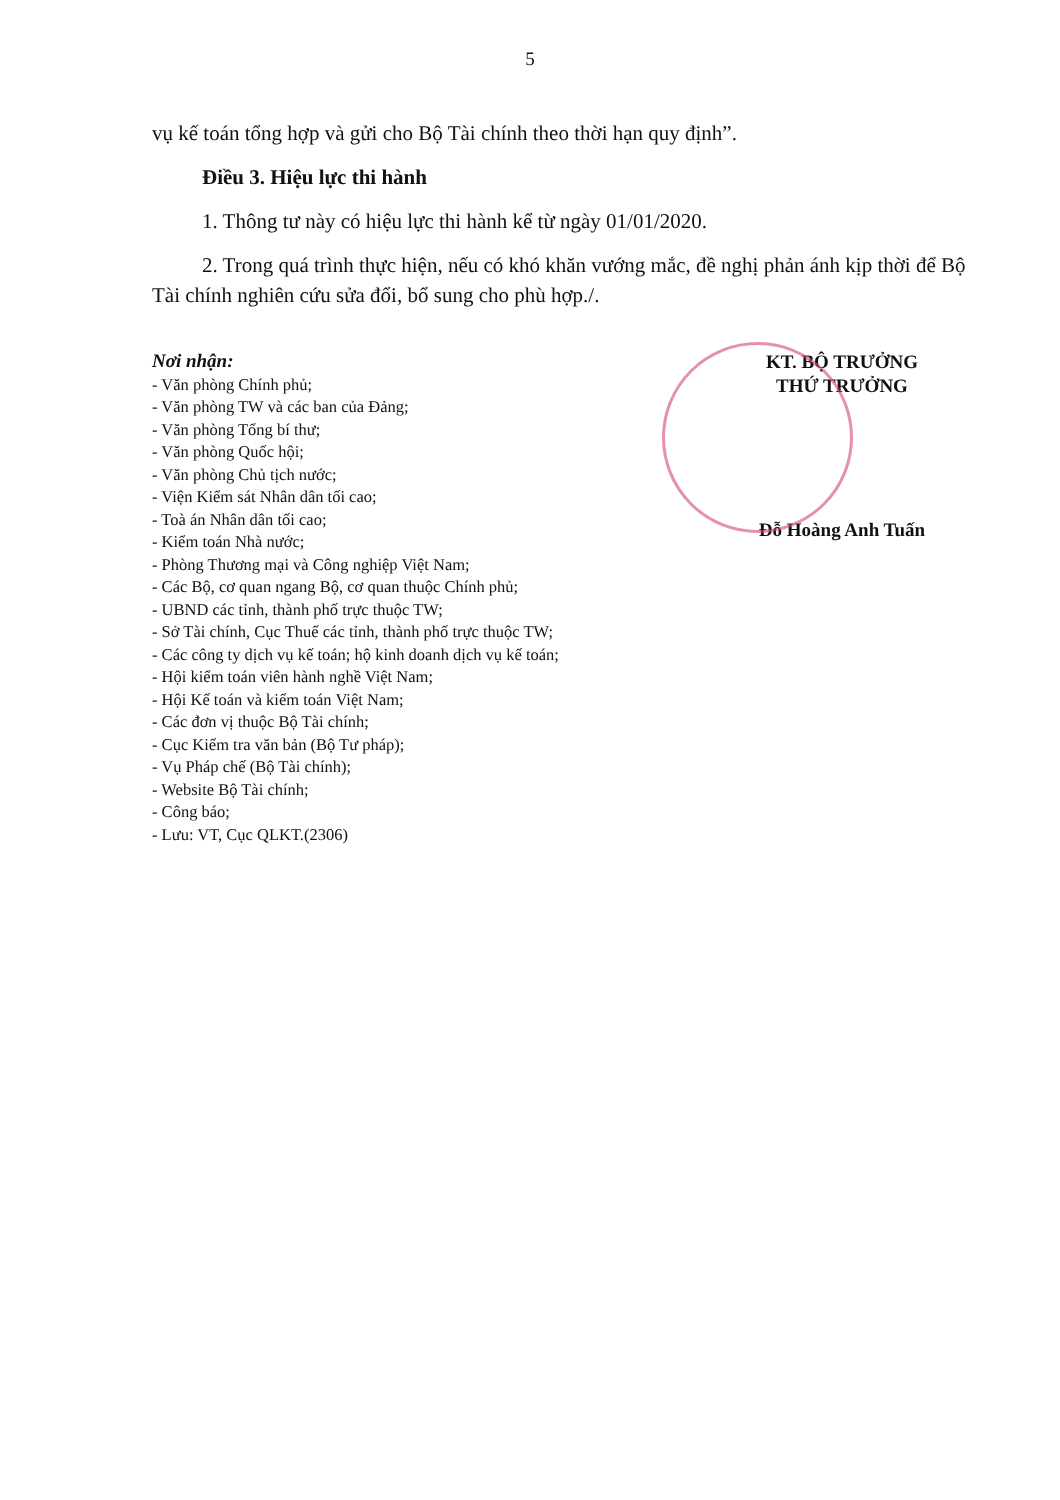5
vụ kế toán tổng hợp và gửi cho Bộ Tài chính theo thời hạn quy định”.
Điều 3. Hiệu lực thi hành
1. Thông tư này có hiệu lực thi hành kể từ ngày 01/01/2020.
2. Trong quá trình thực hiện, nếu có khó khăn vướng mắc, đề nghị phản ánh kịp thời để Bộ Tài chính nghiên cứu sửa đổi, bổ sung cho phù hợp./.
Nơi nhận:
- Văn phòng Chính phủ;
- Văn phòng TW và các ban của Đảng;
- Văn phòng Tổng bí thư;
- Văn phòng Quốc hội;
- Văn phòng Chủ tịch nước;
- Viện Kiểm sát Nhân dân tối cao;
- Toà án Nhân dân tối cao;
- Kiểm toán Nhà nước;
- Phòng Thương mại và Công nghiệp Việt Nam;
- Các Bộ, cơ quan ngang Bộ, cơ quan thuộc Chính phủ;
- UBND các tỉnh, thành phố trực thuộc TW;
- Sở Tài chính, Cục Thuế các tỉnh, thành phố trực thuộc TW;
- Các công ty dịch vụ kế toán; hộ kinh doanh dịch vụ kế toán;
- Hội kiểm toán viên hành nghề Việt Nam;
- Hội Kế toán và kiểm toán Việt Nam;
- Các đơn vị thuộc Bộ Tài chính;
- Cục Kiểm tra văn bản (Bộ Tư pháp);
- Vụ Pháp chế (Bộ Tài chính);
- Website Bộ Tài chính;
- Công báo;
- Lưu: VT, Cục QLKT.(2306)
KT. BỘ TRƯỞNG
THỨ TRƯỞNG
Đỗ Hoàng Anh Tuấn